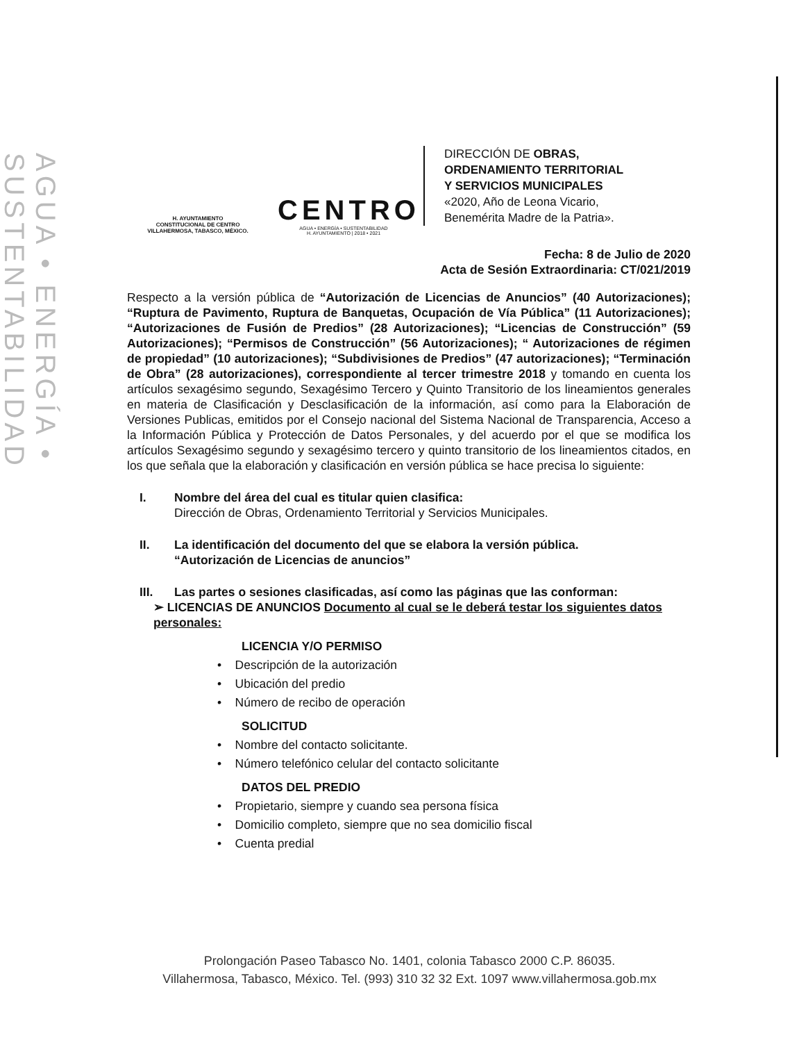AGUA • ENERGÍA • SUSTENTABILIDAD
H. AYUNTAMIENTO
CONSTITUCIONAL DE CENTRO
VILLAHERMOSA, TABASCO, MÉXICO.
CENTRO
AGUA • ENERGÍA • SUSTENTABILIDAD
H. AYUNTAMIENTO | 2018 • 2021
DIRECCIÓN DE OBRAS,
ORDENAMIENTO TERRITORIAL
Y SERVICIOS MUNICIPALES
«2020, Año de Leona Vicario,
Benemérita Madre de la Patria».
Fecha: 8 de Julio de 2020
Acta de Sesión Extraordinaria: CT/021/2019
Respecto a la versión pública de “Autorización de Licencias de Anuncios” (40 Autorizaciones); “Ruptura de Pavimento, Ruptura de Banquetas, Ocupación de Vía Pública” (11 Autorizaciones); “Autorizaciones de Fusión de Predios” (28 Autorizaciones); “Licencias de Construcción” (59 Autorizaciones); “Permisos de Construcción” (56 Autorizaciones); “ Autorizaciones de régimen de propiedad” (10 autorizaciones); “Subdivisiones de Predios” (47 autorizaciones); “Terminación de Obra” (28 autorizaciones), correspondiente al tercer trimestre 2018 y tomando en cuenta los artículos sexagésimo segundo, Sexagésimo Tercero y Quinto Transitorio de los lineamientos generales en materia de Clasificación y Desclasificación de la información, así como para la Elaboración de Versiones Publicas, emitidos por el Consejo nacional del Sistema Nacional de Transparencia, Acceso a la Información Pública y Protección de Datos Personales, y del acuerdo por el que se modifica los artículos Sexagésimo segundo y sexagésimo tercero y quinto transitorio de los lineamientos citados, en los que señala que la elaboración y clasificación en versión pública se hace precisa lo siguiente:
I. Nombre del área del cual es titular quien clasifica:
Dirección de Obras, Ordenamiento Territorial y Servicios Municipales.
II. La identificación del documento del que se elabora la versión pública.
“Autorización de Licencias de anuncios”
III. Las partes o sesiones clasificadas, así como las páginas que las conforman:
➢ LICENCIAS DE ANUNCIOS Documento al cual se le deberá testar los siguientes datos personales:
LICENCIA Y/O PERMISO
• Descripción de la autorización
• Ubicación del predio
• Número de recibo de operación
SOLICITUD
• Nombre del contacto solicitante.
• Número telefónico celular del contacto solicitante
DATOS DEL PREDIO
• Propietario, siempre y cuando sea persona física
• Domicilio completo, siempre que no sea domicilio fiscal
• Cuenta predial
Prolongación Paseo Tabasco No. 1401, colonia Tabasco 2000 C.P. 86035.
Villahermosa, Tabasco, México. Tel. (993) 310 32 32 Ext. 1097 www.villahermosa.gob.mx